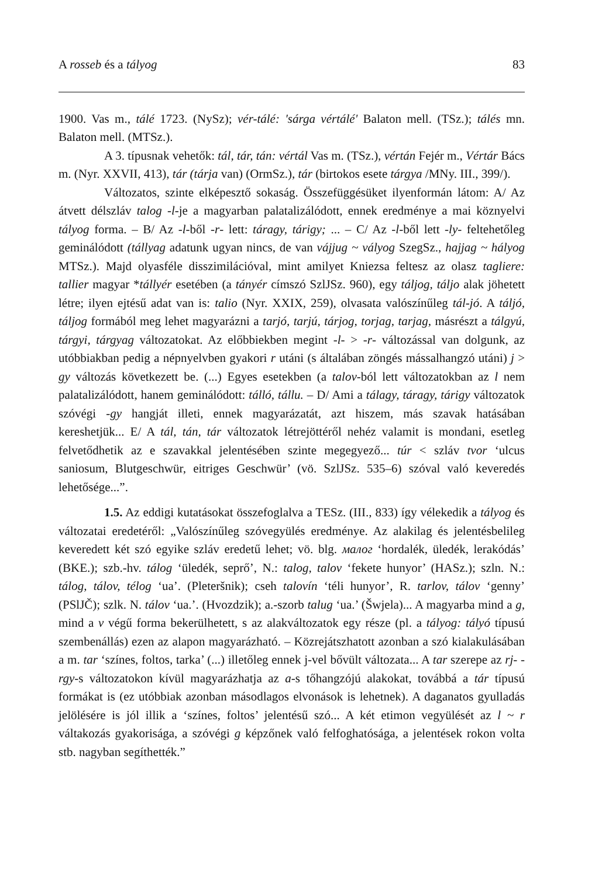A rosseb és a tályog 83
1900. Vas m., tálé 1723. (NySz); vér-tálé: 'sárga vértálé' Balaton mell. (TSz.); tálés mn. Balaton mell. (MTSz.).
A 3. típusnak vehetők: tál, tár, tán: vértál Vas m. (TSz.), vértán Fejér m., Vértár Bács m. (Nyr. XXVII, 413), tár (tárja van) (OrmSz.), tár (birtokos esete tárgya /MNy. III., 399/).
Változatos, szinte elképesztő sokaság. Összefüggésüket ilyenformán látom: A/ Az átvett délszláv talog -l-je a magyarban palatalizálódott, ennek eredménye a mai köznyelvi tályog forma. – B/ Az -l-ből -r- lett: táragy, tárigy; ... – C/ Az -l-ből lett -ly- feltehetőleg geminálódott (tállyag adatunk ugyan nincs, de van vájjug ~ vályog SzegSz., hajjag ~ hályog MTSz.). Majd olyasféle disszimilációval, mint amilyet Kniezsa feltesz az olasz tagliere: tallier magyar *tállyér esetében (a tányér címszó SzlJSz. 960), egy táljog, táljo alak jöhetett létre; ilyen ejtésű adat van is: talio (Nyr. XXIX, 259), olvasata valószínűleg tál-jó. A táljó, táljog formából meg lehet magyarázni a tarjó, tarjú, tárjog, torjag, tarjag, másrészt a tálgyú, tárgyi, tárgyag változatokat. Az előbbiekben megint -l- > -r- változással van dolgunk, az utóbbiakban pedig a népnyelvben gyakori r utáni (s általában zöngés mássalhangzó utáni) j > gy változás következett be. (...) Egyes esetekben (a talov-ból lett változatokban az l nem palatalizálódott, hanem geminálódott: tálló, tállu. – D/ Ami a tálagy, táragy, tárigy változatok szóvégi -gy hangját illeti, ennek magyarázatát, azt hiszem, más szavak hatásában kereshetjük... E/ A tál, tán, tár változatok létrejöttéről nehéz valamit is mondani, esetleg felvetődhetik az e szavakkal jelentésében szinte megegyező... túr < szláv tvor ‘ulcus saniosum, Blutgeschwür, eitriges Geschwür’ (vö. SzlJSz. 535–6) szóval való keveredés lehetősége...”.
1.5. Az eddigi kutatásokat összefoglalva a TESz. (III., 833) így vélekedik a tályog és változatai eredetéről: „Valószínűleg szóvegyülés eredménye. Az alakilag és jelentésbelileg keveredett két szó egyike szláv eredetű lehet; vö. blg. малог ‘hordalék, üledék, lerakódás’ (BKE.); szb.-hv. tálog ‘üledék, seprő’, N.: talog, talov ‘fekete hunyor’ (HASz.); szln. N.: tálog, tálov, télog ‘ua’. (Pleteršnik); cseh talovín ‘téli hunyor’, R. tarlov, tálov ‘genny’ (PSlJČ); szlk. N. tálov ‘ua.’. (Hvozdzik); a.-szorb talug ‘ua.’ (Šwjela)... A magyarba mind a g, mind a v végű forma bekerülhetett, s az alakváltozatok egy része (pl. a tályog: tályó típusú szembenállás) ezen az alapon magyarázható. – Közrejátszhatott azonban a szó kialakulásában a m. tar ‘színes, foltos, tarka’ (...) illetőleg ennek j-vel bővült változata... A tar szerepe az rj- -rgy-s változatokon kívül magyarázhatja az a-s tőhangzójú alakokat, továbbá a tár típusú formákat is (ez utóbbiak azonban másodlagos elvonások is lehetnek). A daganatos gyulladás jelölésére is jól illik a ‘színes, foltos’ jelentésű szó... A két etimon vegyülését az l ~ r váltakozás gyakorisága, a szóvégi g képzőnek való felfoghatósága, a jelentések rokon volta stb. nagyban segíthették.”